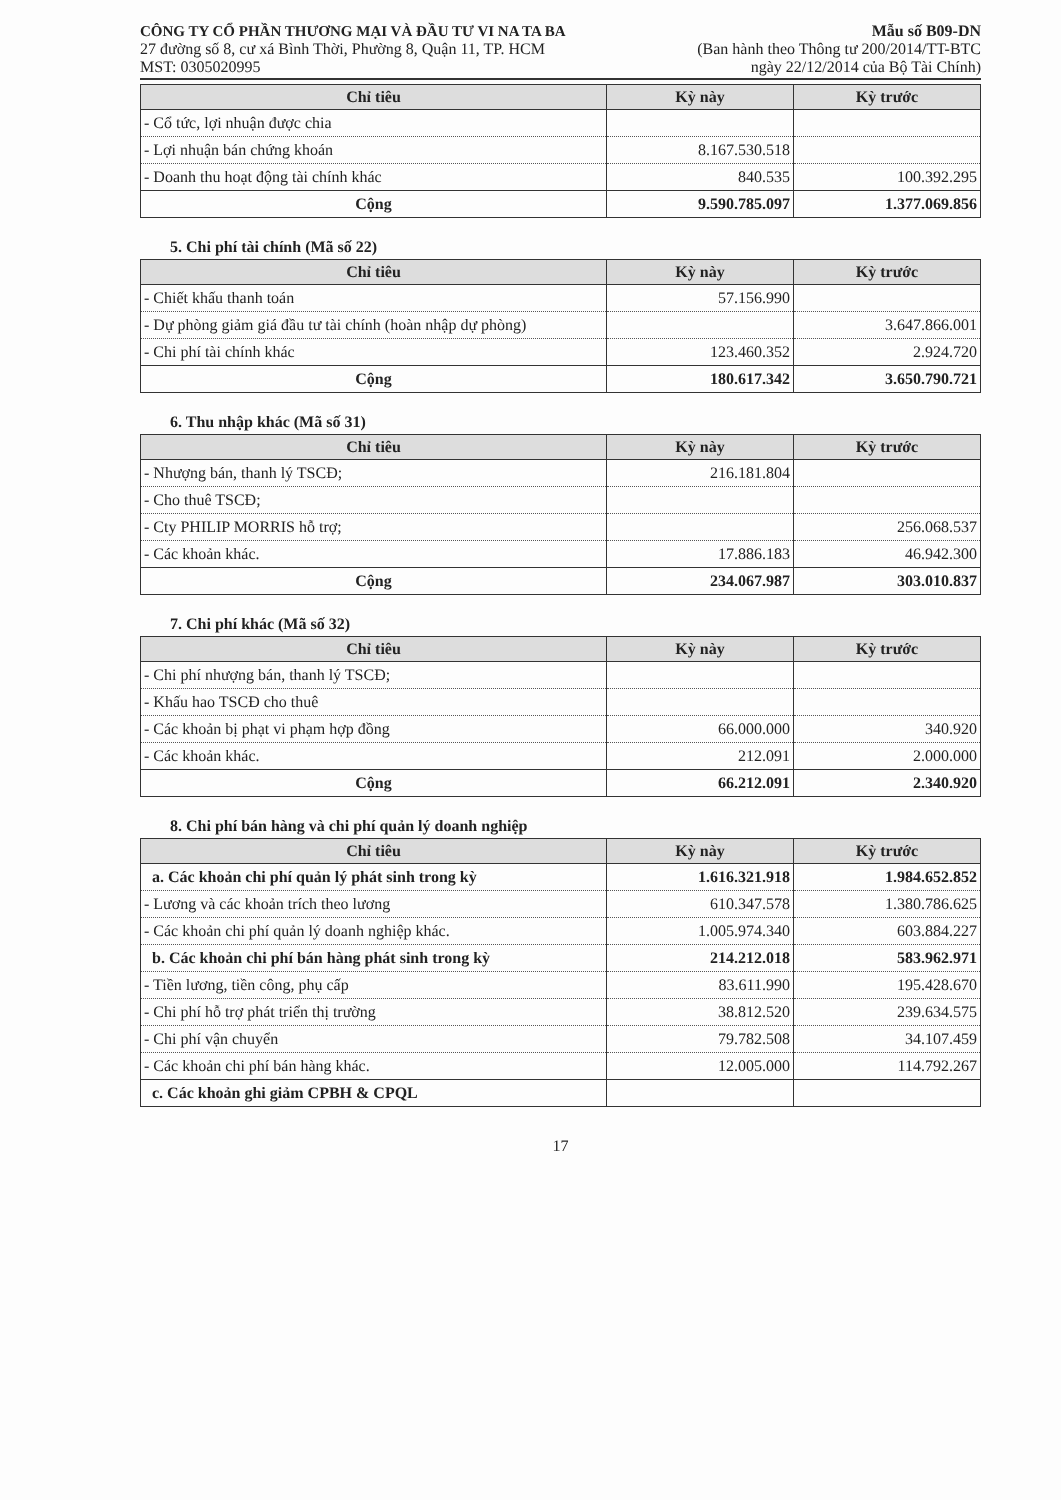CÔNG TY CỔ PHẦN THƯƠNG MẠI VÀ ĐẦU TƯ VI NA TA BA
27 đường số 8, cư xá Bình Thời, Phường 8, Quận 11, TP. HCM
MST: 0305020995
Mẫu số B09-DN
(Ban hành theo Thông tư 200/2014/TT-BTC
ngày 22/12/2014 của Bộ Tài Chính)
| Chỉ tiêu | Kỳ này | Kỳ trước |
| --- | --- | --- |
| - Cổ tức, lợi nhuận được chia | | |
| - Lợi nhuận bán chứng khoán | 8.167.530.518 | |
| - Doanh thu hoạt động tài chính khác | 840.535 | 100.392.295 |
| Cộng | 9.590.785.097 | 1.377.069.856 |
5. Chi phí tài chính (Mã số 22)
| Chỉ tiêu | Kỳ này | Kỳ trước |
| --- | --- | --- |
| - Chiết khấu thanh toán | 57.156.990 | |
| - Dự phòng giảm giá đầu tư tài chính (hoàn nhập dự phòng) | | 3.647.866.001 |
| - Chi phí tài chính khác | 123.460.352 | 2.924.720 |
| Cộng | 180.617.342 | 3.650.790.721 |
6. Thu nhập khác (Mã số 31)
| Chỉ tiêu | Kỳ này | Kỳ trước |
| --- | --- | --- |
| - Nhượng bán, thanh lý TSCĐ; | 216.181.804 | |
| - Cho thuê TSCĐ; | | |
| - Cty PHILIP MORRIS hỗ trợ; | | 256.068.537 |
| - Các khoản khác. | 17.886.183 | 46.942.300 |
| Cộng | 234.067.987 | 303.010.837 |
7. Chi phí khác (Mã số 32)
| Chỉ tiêu | Kỳ này | Kỳ trước |
| --- | --- | --- |
| - Chi phí nhượng bán, thanh lý TSCĐ; | | |
| - Khấu hao TSCĐ cho thuê | | |
| - Các khoản bị phạt vi phạm hợp đồng | 66.000.000 | 340.920 |
| - Các khoản khác. | 212.091 | 2.000.000 |
| Cộng | 66.212.091 | 2.340.920 |
8. Chi phí bán hàng và chi phí quản lý doanh nghiệp
| Chỉ tiêu | Kỳ này | Kỳ trước |
| --- | --- | --- |
| a. Các khoản chi phí quản lý phát sinh trong kỳ | 1.616.321.918 | 1.984.652.852 |
| - Lương và các khoản trích theo lương | 610.347.578 | 1.380.786.625 |
| - Các khoản chi phí quản lý doanh nghiệp khác. | 1.005.974.340 | 603.884.227 |
| b. Các khoản chi phí bán hàng phát sinh trong kỳ | 214.212.018 | 583.962.971 |
| - Tiền lương, tiền công, phụ cấp | 83.611.990 | 195.428.670 |
| - Chi phí hỗ trợ phát triển thị trường | 38.812.520 | 239.634.575 |
| - Chi phí vận chuyển | 79.782.508 | 34.107.459 |
| - Các khoản chi phí bán hàng khác. | 12.005.000 | 114.792.267 |
| c. Các khoản ghi giảm CPBH & CPQL | | |
17